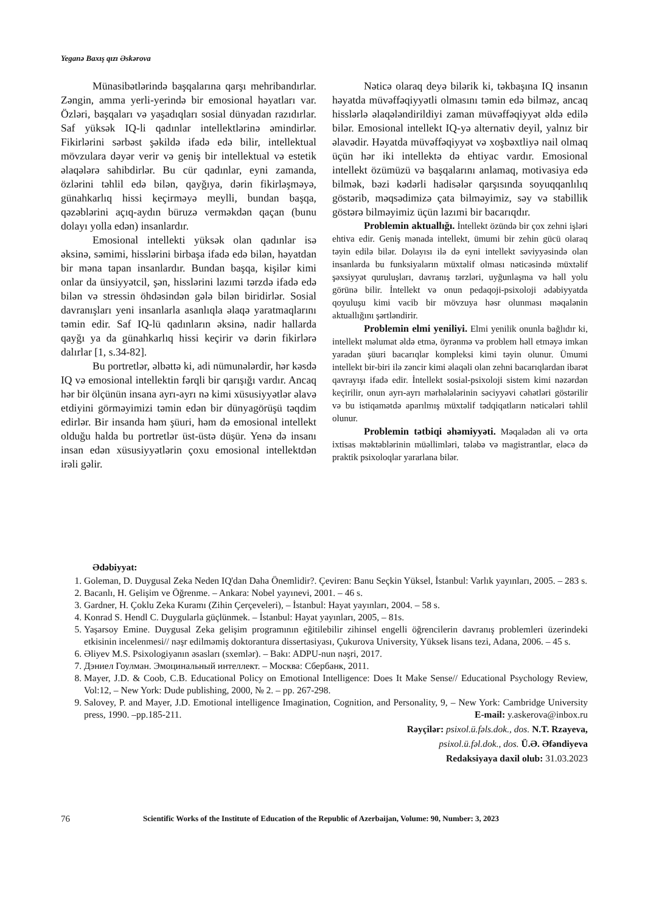Yeganə Baxış qızı Əskərova
Münasibətlərində başqalarına qarşı mehribandırlar. Zəngin, amma yerli-yerində bir emosional həyatları var. Özləri, başqaları və yaşadıqları sosial dünyadan razıdırlar. Saf yüksək IQ-li qadınlar intellektlərinə əmindirlər. Fikirlərini sərbəst şəkildə ifadə edə bilir, intellektual mövzulara dəyər verir və geniş bir intellektual və estetik əlaqələrə sahibdirlər. Bu cür qadınlar, eyni zamanda, özlərini təhlil edə bilən, qayğıya, dərin fikirləşməyə, günahkarlıq hissi keçirməyə meylli, bundan başqa, qəzəblərini açıq-aydın büruzə verməkdən qaçan (bunu dolayı yolla edən) insanlardır.
Emosional intellekti yüksək olan qadınlar isə əksinə, səmimi, hisslərini birbaşa ifadə edə bilən, həyatdan bir məna tapan insanlardır. Bundan başqa, kişilər kimi onlar da ünsiyyətcil, şən, hisslərini lazımi tərzdə ifadə edə bilən və stressin öhdəsindən gələ bilən biridirlər. Sosial davranışları yeni insanlarla asanlıqla əlaqə yaratmaqlarını təmin edir. Saf IQ-lü qadınların əksinə, nadir hallarda qayğı ya da günahkarlıq hissi keçirir və dərin fikirlərə dalırlar [1, s.34-82].
Bu portretlər, əlbəttə ki, adi nümunələrdir, hər kəsdə IQ və emosional intellektin fərqli bir qarışığı vardır. Ancaq hər bir ölçünün insana ayrı-ayrı nə kimi xüsusiyyətlər əlavə etdiyini görməyimizi təmin edən bir dünyagörüşü təqdim edirlər. Bir insanda həm şüuri, həm də emosional intellekt olduğu halda bu portretlər üst-üstə düşür. Yenə də insanı insan edən xüsusiyyətlərin çoxu emosional intellektdən irəli gəlir.
Nəticə olaraq deyə bilərik ki, təkbaşına IQ insanın həyatda müvəffəqiyyətli olmasını təmin edə bilməz, ancaq hisslərlə əlaqələndirildiyi zaman müvəffəqiyyət əldə edilə bilər. Emosional intellekt IQ-yə alternativ deyil, yalnız bir əlavədir. Həyatda müvəffəqiyyət və xoşbəxtliyə nail olmaq üçün hər iki intellektə də ehtiyac vardır. Emosional intellekt özümüzü və başqalarını anlamaq, motivasiya edə bilmək, bəzi kədərli hadisələr qarşısında soyuqqanlılıq göstərib, məqsədimizə çata bilməyimiz, səy və stabillik göstərə bilməyimiz üçün lazımi bir bacarıqdır.
Problemin aktuallığı. İntellekt özündə bir çox zehni işləri ehtiva edir. Geniş mənada intellekt, ümumi bir zehin gücü olaraq təyin edilə bilər. Dolayısı ilə də eyni intellekt səviyyəsində olan insanlarda bu funksiyaların müxtəlif olması nəticəsində müxtəlif şəxsiyyət quruluşları, davranış tərzləri, uyğunlaşma və həll yolu görünə bilir. İntellekt və onun pedaqoji-psixoloji ədəbiyyatda qoyuluşu kimi vacib bir mövzuya həsr olunması məqalənin aktuallığını şərtləndirir.
Problemin elmi yeniliyi. Elmi yenilik onunla bağlıdır ki, intellekt məlumat əldə etmə, öyrənmə və problem həll etməyə imkan yaradan şüuri bacarıqlar kompleksi kimi təyin olunur. Ümumi intellekt bir-biri ilə zəncir kimi əlaqəli olan zehni bacarıqlardan ibarət qavrayışı ifadə edir. İntellekt sosial-psixoloji sistem kimi nəzərdən keçirilir, onun ayrı-ayrı mərhələlərinin səciyyəvi cəhətləri göstərilir və bu istiqamətdə aparılmış müxtəlif tədqiqatların nəticələri təhlil olunur.
Problemin tətbiqi əhəmiyyəti. Məqalədən ali və orta ixtisas məktəblərinin müəllimləri, tələbə və magistrantlar, eləcə də praktik psixoloqlar yararlana bilər.
Ədəbiyyat:
1. Goleman, D. Duygusal Zeka Neden IQ'dan Daha Önemlidir?. Çeviren: Banu Seçkin Yüksel, İstanbul: Varlık yayınları, 2005. – 283 s.
2. Bacanlı, H. Gelişim ve Öğrenme. – Ankara: Nobel yayınevi, 2001. – 46 s.
3. Gardner, H. Çoklu Zeka Kuramı (Zihin Çerçeveleri), – İstanbul: Hayat yayınları, 2004. – 58 s.
4. Konrad S. Hendl C. Duygularla güçlünmek. – İstanbul: Hayat yayınları, 2005, – 81s.
5. Yaşarsoy Emine. Duygusal Zeka gelişim programının eğitilebilir zihinsel engelli öğrencilerin davranış problemleri üzerindeki etkisinin incelenmesi// nəşr edilməmiş doktorantura dissertasiyası, Çukurova University, Yüksek lisans tezi, Adana, 2006. – 45 s.
6. Əliyev M.S. Psixologiyanın əsasları (sxemlər). – Bakı: ADPU-nun nəşri, 2017.
7. Дэниел Гоулман. Эмоцинальный интеллект. – Москва: Сбербанк, 2011.
8. Mayer, J.D. & Coob, C.B. Educational Policy on Emotional Intelligence: Does It Make Sense// Educational Psychology Review, Vol:12, – New York: Dude publishing, 2000, № 2. – pp. 267-298.
9. Salovey, P. and Mayer, J.D. Emotional intelligence Imagination, Cognition, and Personality, 9, – New York: Cambridge University press, 1990. –pp.185-211.
E-mail: y.askerova@inbox.ru
Rəyçilər: psixol.ü.fəls.dok., dos. N.T. Rzayeva,
psixol.ü.fəl.dok., dos. Ü.Ə. Əfəndiyeva
Redaksiyaya daxil olub: 31.03.2023
76 Scientific Works of the Institute of Education of the Republic of Azerbaijan, Volume: 90, Number: 3, 2023